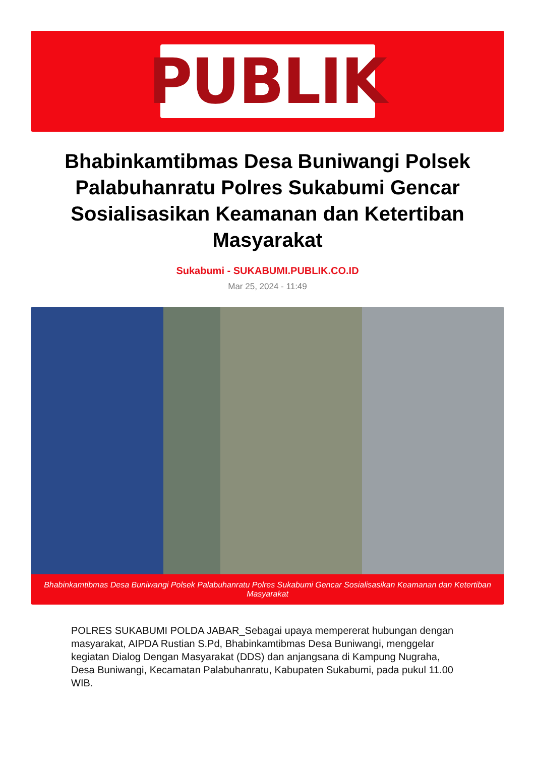PUBLIK
Bhabinkamtibmas Desa Buniwangi Polsek Palabuhanratu Polres Sukabumi Gencar Sosialisasikan Keamanan dan Ketertiban Masyarakat
Sukabumi - SUKABUMI.PUBLIK.CO.ID
Mar 25, 2024 - 11:49
Bhabinkamtibmas Desa Buniwangi Polsek Palabuhanratu Polres Sukabumi Gencar Sosialisasikan Keamanan dan Ketertiban Masyarakat
POLRES SUKABUMI POLDA JABAR_Sebagai upaya mempererat hubungan dengan masyarakat, AIPDA Rustian S.Pd, Bhabinkamtibmas Desa Buniwangi, menggelar kegiatan Dialog Dengan Masyarakat (DDS) dan anjangsana di Kampung Nugraha, Desa Buniwangi, Kecamatan Palabuhanratu, Kabupaten Sukabumi, pada pukul 11.00 WIB.